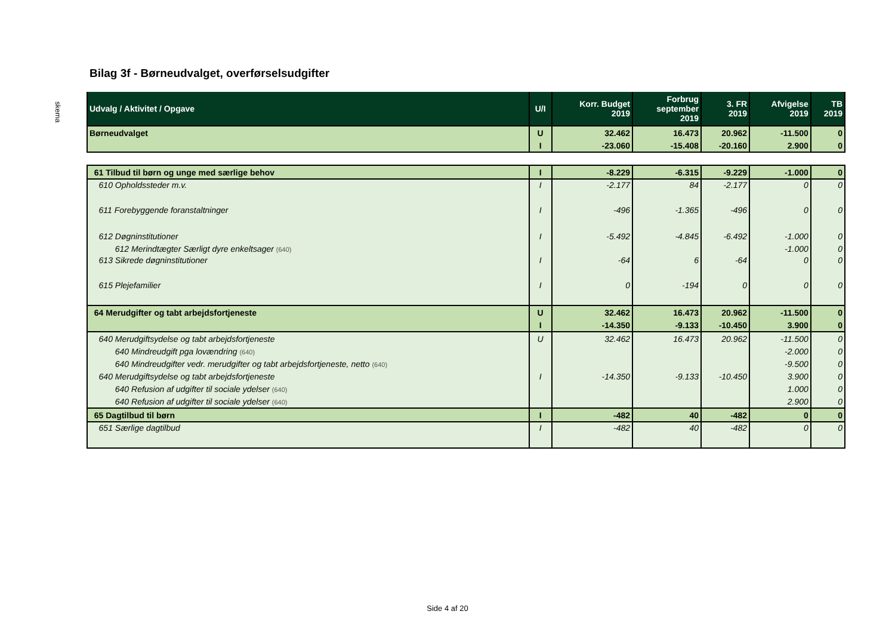Bilag 3f - Børneudvalget, overførselsudgifter
skema
| Udvalg / Aktivitet / Opgave | U/I | Korr. Budget 2019 | Forbrug september 2019 | 3. FR 2019 | Afvigelse 2019 | TB 2019 |
| --- | --- | --- | --- | --- | --- | --- |
| Børneudvalget | U | 32.462 | 16.473 | 20.962 | -11.500 | 0 |
| | I | -23.060 | -15.408 | -20.160 | 2.900 | 0 |
| 61 Tilbud til børn og unge med særlige behov | I | -8.229 | -6.315 | -9.229 | -1.000 | 0 |
| 610 Opholdssteder m.v. | I | -2.177 | 84 | -2.177 | 0 | 0 |
| 611 Forebyggende foranstaltninger | I | -496 | -1.365 | -496 | 0 | 0 |
| 612 Døgninstitutioner | I | -5.492 | -4.845 | -6.492 | -1.000 | 0 |
| 612 Merindtægter Særligt dyre enkeltsager (640) | | | | | -1.000 | 0 |
| 613 Sikrede døgninstitutioner | I | -64 | 6 | -64 | 0 | 0 |
| 615 Plejefamilier | I | 0 | -194 | 0 | 0 | 0 |
| 64 Merudgifter og tabt arbejdsfortjeneste | U | 32.462 | 16.473 | 20.962 | -11.500 | 0 |
| | I | -14.350 | -9.133 | -10.450 | 3.900 | 0 |
| 640 Merudgiftsydelse og tabt arbejdsfortjeneste | U | 32.462 | 16.473 | 20.962 | -11.500 | 0 |
| 640 Mindreudgift pga lovændring (640) | | | | | -2.000 | 0 |
| 640 Mindreudgifter vedr. merudgifter og tabt arbejdsfortjeneste, netto (640) | | | | | -9.500 | 0 |
| 640 Merudgiftsydelse og tabt arbejdsfortjeneste | I | -14.350 | -9.133 | -10.450 | 3.900 | 0 |
| 640 Refusion af udgifter til sociale ydelser (640) | | | | | 1.000 | 0 |
| 640 Refusion af udgifter til sociale ydelser (640) | | | | | 2.900 | 0 |
| 65 Dagtilbud til børn | I | -482 | 40 | -482 | 0 | 0 |
| 651 Særlige dagtilbud | I | -482 | 40 | -482 | 0 | 0 |
Side 4 af 20